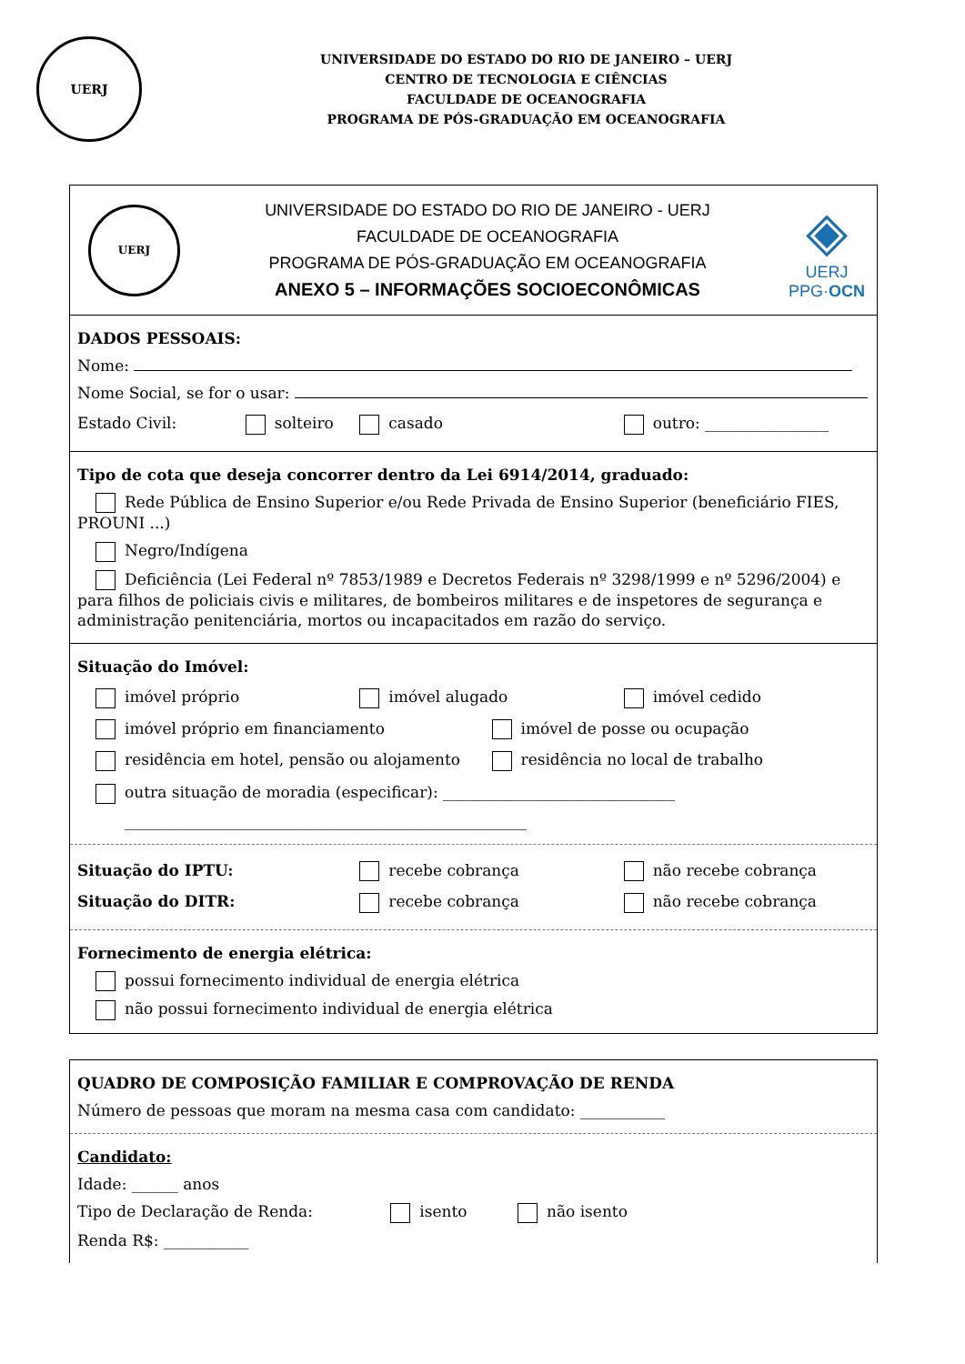UERJ
UNIVERSIDADE DO ESTADO DO RIO DE JANEIRO – UERJ
CENTRO DE TECNOLOGIA E CIÊNCIAS
FACULDADE DE OCEANOGRAFIA
PROGRAMA DE PÓS-GRADUAÇÃO EM OCEANOGRAFIA
UERJ
UNIVERSIDADE DO ESTADO DO RIO DE JANEIRO - UERJ
FACULDADE DE OCEANOGRAFIA
PROGRAMA DE PÓS-GRADUAÇÃO EM OCEANOGRAFIA
ANEXO 5 – INFORMAÇÕES SOCIOECONÔMICAS
◈
UERJ
PPG·OCN
DADOS PESSOAIS:
Nome:
Nome Social, se for o usar:
Estado Civil: solteiro casado outro: ________________
Tipo de cota que deseja concorrer dentro da Lei 6914/2014, graduado:
Rede Pública de Ensino Superior e/ou Rede Privada de Ensino Superior (beneficiário FIES, PROUNI ...)
Negro/Indígena
Deficiência (Lei Federal nº 7853/1989 e Decretos Federais nº 3298/1999 e nº 5296/2004) e para filhos de policiais civis e militares, de bombeiros militares e de inspetores de segurança e administração penitenciária, mortos ou incapacitados em razão do serviço.
Situação do Imóvel:
imóvel próprio imóvel alugado imóvel cedido
imóvel próprio em financiamento imóvel de posse ou ocupação
residência em hotel, pensão ou alojamento residência no local de trabalho
outra situação de moradia (especificar): ______________________________
____________________________________________________
Situação do IPTU: recebe cobrança não recebe cobrança
Situação do DITR: recebe cobrança não recebe cobrança
Fornecimento de energia elétrica:
possui fornecimento individual de energia elétrica
não possui fornecimento individual de energia elétrica
QUADRO DE COMPOSIÇÃO FAMILIAR E COMPROVAÇÃO DE RENDA
Número de pessoas que moram na mesma casa com candidato: ___________
Candidato:
Idade: ______ anos
Tipo de Declaração de Renda: isento não isento
Renda R$: ___________